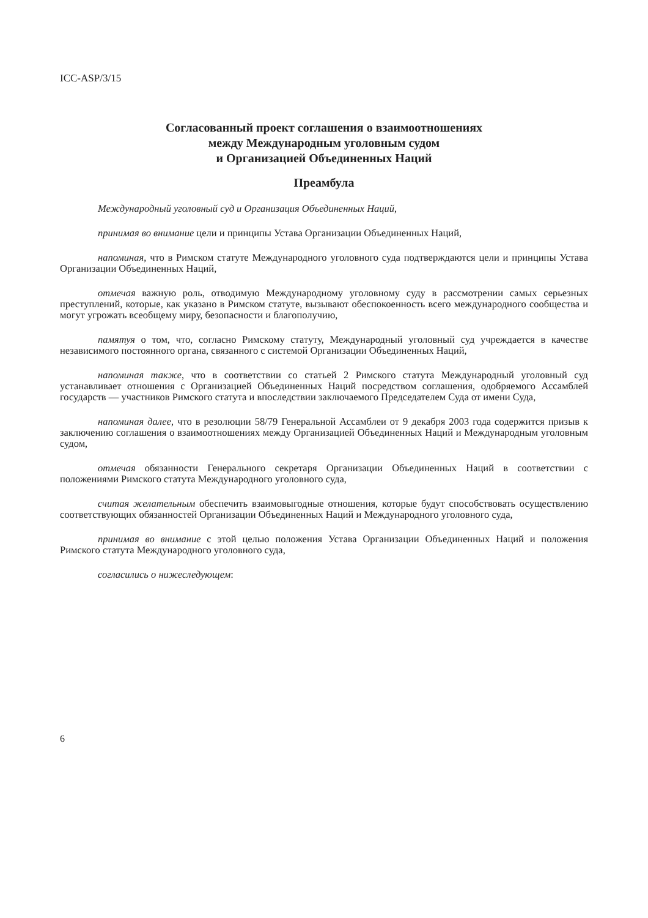ICC-ASP/3/15
Согласованный проект соглашения о взаимоотношениях
между Международным уголовным судом
и Организацией Объединенных Наций
Преамбула
Международный уголовный суд и Организация Объединенных Наций,
принимая во внимание цели и принципы Устава Организации Объединенных Наций,
напоминая, что в Римском статуте Международного уголовного суда подтверждаются цели и принципы Устава Организации Объединенных Наций,
отмечая важную роль, отводимую Международному уголовному суду в рассмотрении самых серьезных преступлений, которые, как указано в Римском статуте, вызывают обеспокоенность всего международного сообщества и могут угрожать всеобщему миру, безопасности и благополучию,
памятуя о том, что, согласно Римскому статуту, Международный уголовный суд учреждается в качестве независимого постоянного органа, связанного с системой Организации Объединенных Наций,
напоминая также, что в соответствии со статьей 2 Римского статута Международный уголовный суд устанавливает отношения с Организацией Объединенных Наций посредством соглашения, одобряемого Ассамблей государств — участников Римского статута и впоследствии заключаемого Председателем Суда от имени Суда,
напоминая далее, что в резолюции 58/79 Генеральной Ассамблеи от 9 декабря 2003 года содержится призыв к заключению соглашения о взаимоотношениях между Организацией Объединенных Наций и Международным уголовным судом,
отмечая обязанности Генерального секретаря Организации Объединенных Наций в соответствии с положениями Римского статута Международного уголовного суда,
считая желательным обеспечить взаимовыгодные отношения, которые будут способствовать осуществлению соответствующих обязанностей Организации Объединенных Наций и Международного уголовного суда,
принимая во внимание с этой целью положения Устава Организации Объединенных Наций и положения Римского статута Международного уголовного суда,
согласились о нижеследующем:
6